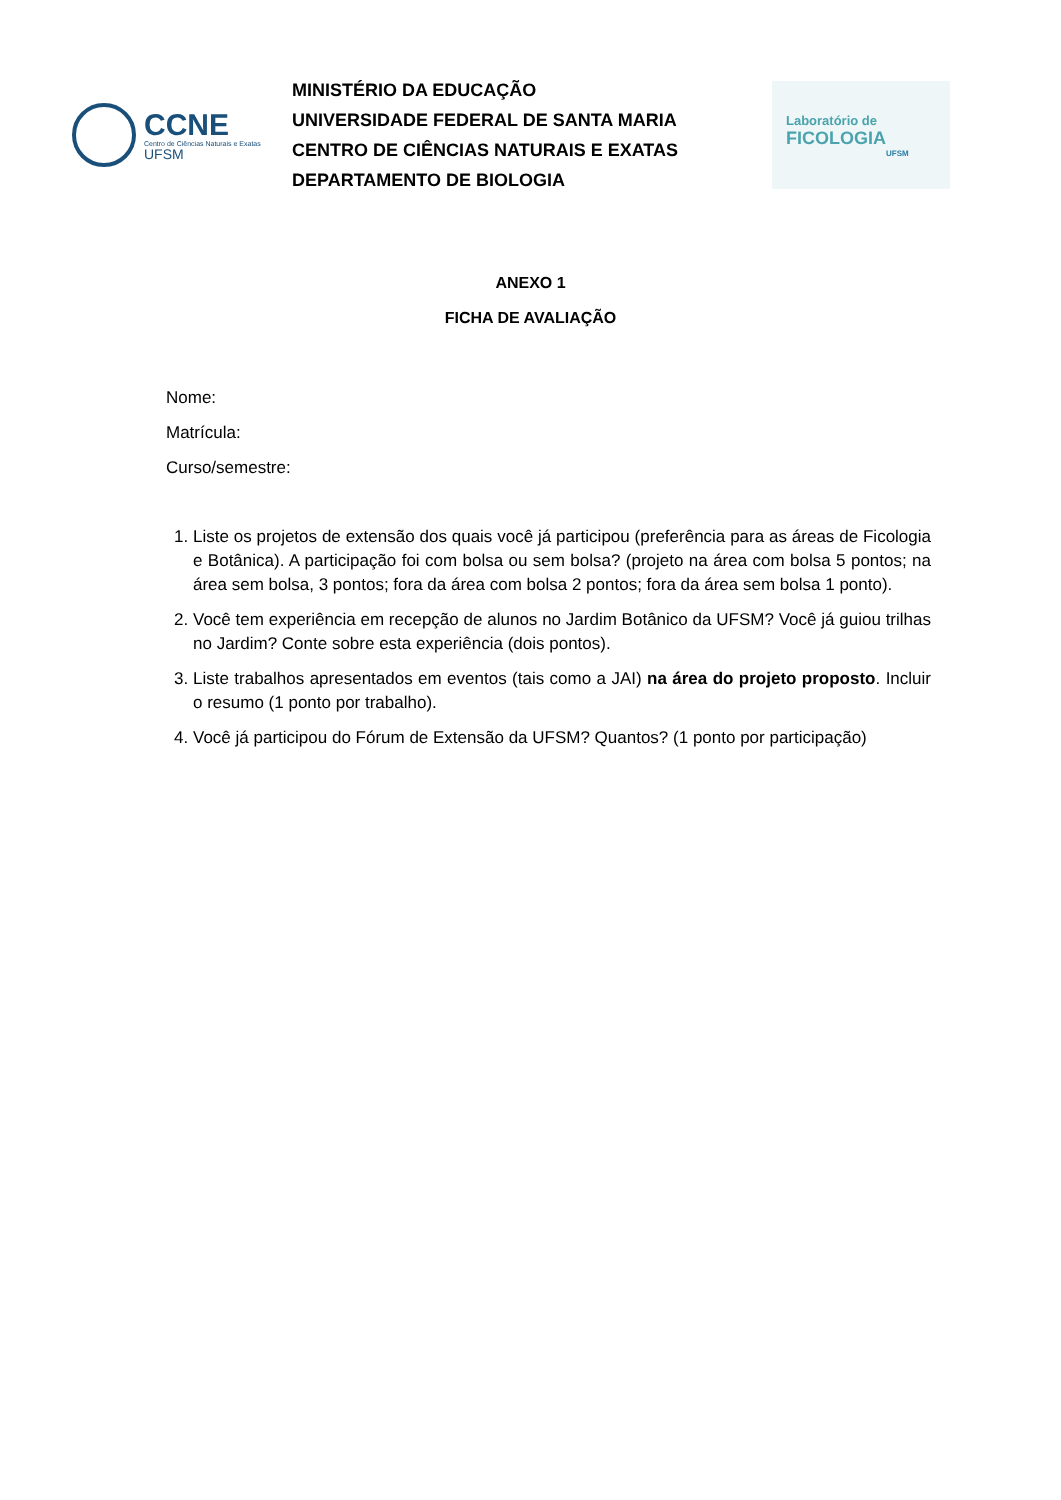CCNE
Centro de Ciências Naturais e Exatas
UFSM
MINISTÉRIO DA EDUCAÇÃO
UNIVERSIDADE FEDERAL DE SANTA MARIA
CENTRO DE CIÊNCIAS NATURAIS E EXATAS
DEPARTAMENTO DE BIOLOGIA
Laboratório de
FICOLOGIA
UFSM
ANEXO 1
FICHA DE AVALIAÇÃO
Nome:
Matrícula:
Curso/semestre:
1. Liste os projetos de extensão dos quais você já participou (preferência para as áreas de Ficologia e Botânica). A participação foi com bolsa ou sem bolsa? (projeto na área com bolsa 5 pontos; na área sem bolsa, 3 pontos; fora da área com bolsa 2 pontos; fora da área sem bolsa 1 ponto).
2. Você tem experiência em recepção de alunos no Jardim Botânico da UFSM? Você já guiou trilhas no Jardim? Conte sobre esta experiência (dois pontos).
3. Liste trabalhos apresentados em eventos (tais como a JAI) na área do projeto proposto. Incluir o resumo (1 ponto por trabalho).
4. Você já participou do Fórum de Extensão da UFSM? Quantos? (1 ponto por participação)